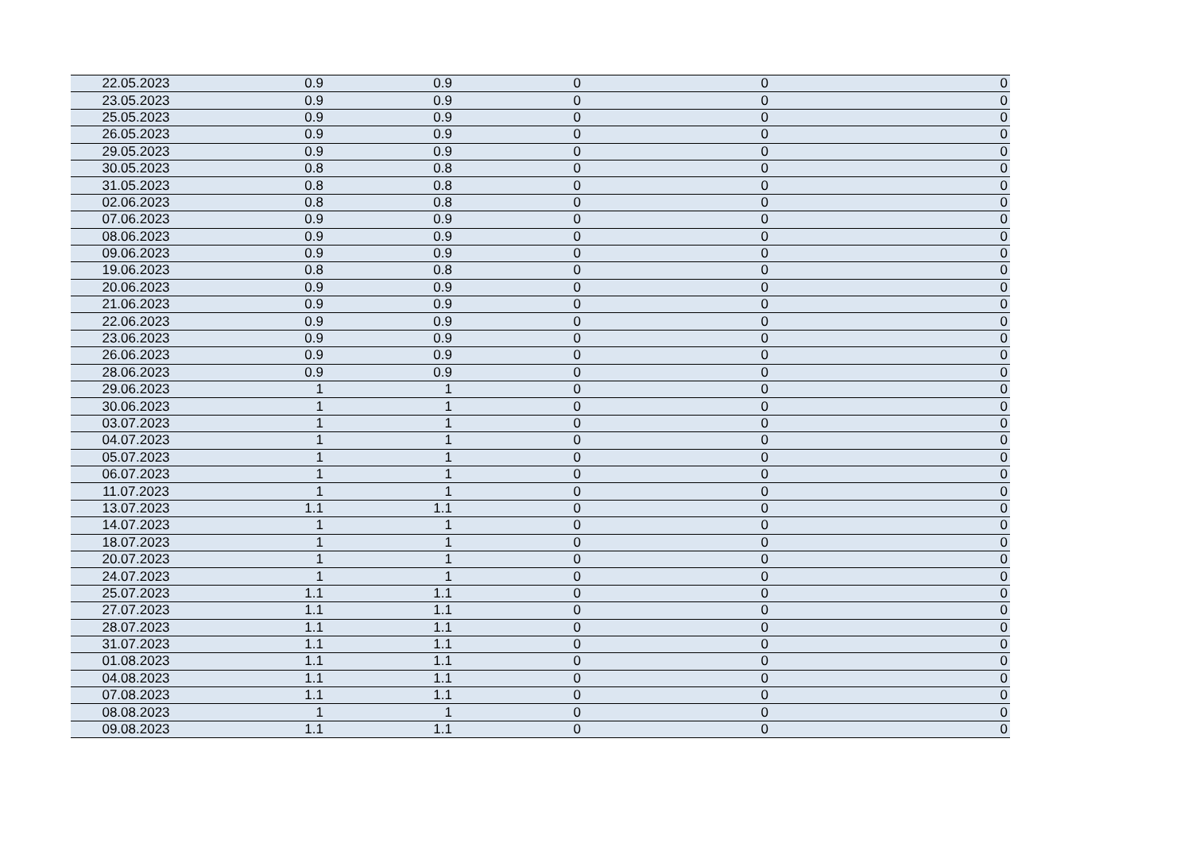| 22.05.2023 | 0.9 | 0.9 | 0 | 0 | 0 |
| 23.05.2023 | 0.9 | 0.9 | 0 | 0 | 0 |
| 25.05.2023 | 0.9 | 0.9 | 0 | 0 | 0 |
| 26.05.2023 | 0.9 | 0.9 | 0 | 0 | 0 |
| 29.05.2023 | 0.9 | 0.9 | 0 | 0 | 0 |
| 30.05.2023 | 0.8 | 0.8 | 0 | 0 | 0 |
| 31.05.2023 | 0.8 | 0.8 | 0 | 0 | 0 |
| 02.06.2023 | 0.8 | 0.8 | 0 | 0 | 0 |
| 07.06.2023 | 0.9 | 0.9 | 0 | 0 | 0 |
| 08.06.2023 | 0.9 | 0.9 | 0 | 0 | 0 |
| 09.06.2023 | 0.9 | 0.9 | 0 | 0 | 0 |
| 19.06.2023 | 0.8 | 0.8 | 0 | 0 | 0 |
| 20.06.2023 | 0.9 | 0.9 | 0 | 0 | 0 |
| 21.06.2023 | 0.9 | 0.9 | 0 | 0 | 0 |
| 22.06.2023 | 0.9 | 0.9 | 0 | 0 | 0 |
| 23.06.2023 | 0.9 | 0.9 | 0 | 0 | 0 |
| 26.06.2023 | 0.9 | 0.9 | 0 | 0 | 0 |
| 28.06.2023 | 0.9 | 0.9 | 0 | 0 | 0 |
| 29.06.2023 | 1 | 1 | 0 | 0 | 0 |
| 30.06.2023 | 1 | 1 | 0 | 0 | 0 |
| 03.07.2023 | 1 | 1 | 0 | 0 | 0 |
| 04.07.2023 | 1 | 1 | 0 | 0 | 0 |
| 05.07.2023 | 1 | 1 | 0 | 0 | 0 |
| 06.07.2023 | 1 | 1 | 0 | 0 | 0 |
| 11.07.2023 | 1 | 1 | 0 | 0 | 0 |
| 13.07.2023 | 1.1 | 1.1 | 0 | 0 | 0 |
| 14.07.2023 | 1 | 1 | 0 | 0 | 0 |
| 18.07.2023 | 1 | 1 | 0 | 0 | 0 |
| 20.07.2023 | 1 | 1 | 0 | 0 | 0 |
| 24.07.2023 | 1 | 1 | 0 | 0 | 0 |
| 25.07.2023 | 1.1 | 1.1 | 0 | 0 | 0 |
| 27.07.2023 | 1.1 | 1.1 | 0 | 0 | 0 |
| 28.07.2023 | 1.1 | 1.1 | 0 | 0 | 0 |
| 31.07.2023 | 1.1 | 1.1 | 0 | 0 | 0 |
| 01.08.2023 | 1.1 | 1.1 | 0 | 0 | 0 |
| 04.08.2023 | 1.1 | 1.1 | 0 | 0 | 0 |
| 07.08.2023 | 1.1 | 1.1 | 0 | 0 | 0 |
| 08.08.2023 | 1 | 1 | 0 | 0 | 0 |
| 09.08.2023 | 1.1 | 1.1 | 0 | 0 | 0 |